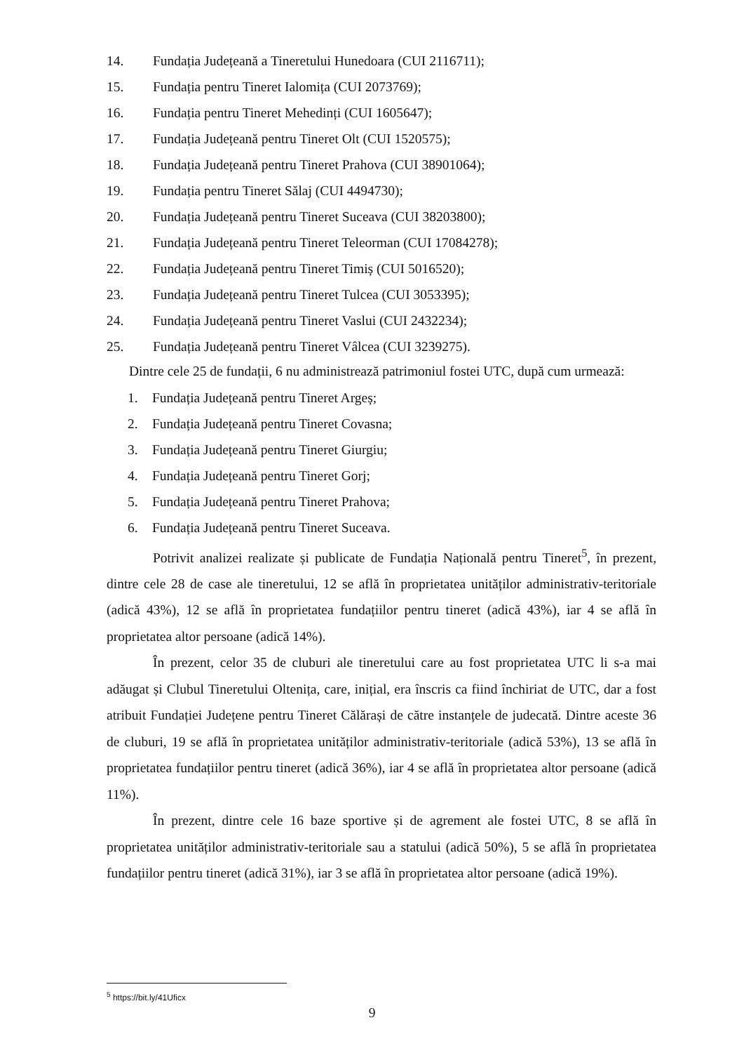14. Fundația Județeană a Tineretului Hunedoara (CUI 2116711);
15. Fundația pentru Tineret Ialomița (CUI 2073769);
16. Fundația pentru Tineret Mehedinți (CUI 1605647);
17. Fundația Județeană pentru Tineret Olt (CUI 1520575);
18. Fundația Județeană pentru Tineret Prahova (CUI 38901064);
19. Fundația pentru Tineret Sălaj (CUI 4494730);
20. Fundația Județeană pentru Tineret Suceava (CUI 38203800);
21. Fundația Județeană pentru Tineret Teleorman (CUI 17084278);
22. Fundația Județeană pentru Tineret Timiș (CUI 5016520);
23. Fundația Județeană pentru Tineret Tulcea (CUI 3053395);
24. Fundația Județeană pentru Tineret Vaslui (CUI 2432234);
25. Fundația Județeană pentru Tineret Vâlcea (CUI 3239275).
Dintre cele 25 de fundații, 6 nu administrează patrimoniul fostei UTC, după cum urmează:
1. Fundația Județeană pentru Tineret Argeș;
2. Fundația Județeană pentru Tineret Covasna;
3. Fundația Județeană pentru Tineret Giurgiu;
4. Fundația Județeană pentru Tineret Gorj;
5. Fundația Județeană pentru Tineret Prahova;
6. Fundația Județeană pentru Tineret Suceava.
Potrivit analizei realizate și publicate de Fundația Națională pentru Tineret<sup>5</sup>, în prezent, dintre cele 28 de case ale tineretului, 12 se află în proprietatea unităților administrativ-teritoriale (adică 43%), 12 se află în proprietatea fundațiilor pentru tineret (adică 43%), iar 4 se află în proprietatea altor persoane (adică 14%).
În prezent, celor 35 de cluburi ale tineretului care au fost proprietatea UTC li s-a mai adăugat și Clubul Tineretului Oltenița, care, inițial, era înscris ca fiind închiriat de UTC, dar a fost atribuit Fundației Județene pentru Tineret Călărași de către instanțele de judecată. Dintre aceste 36 de cluburi, 19 se află în proprietatea unităților administrativ-teritoriale (adică 53%), 13 se află în proprietatea fundațiilor pentru tineret (adică 36%), iar 4 se află în proprietatea altor persoane (adică 11%).
În prezent, dintre cele 16 baze sportive și de agrement ale fostei UTC, 8 se află în proprietatea unităților administrativ-teritoriale sau a statului (adică 50%), 5 se află în proprietatea fundațiilor pentru tineret (adică 31%), iar 3 se află în proprietatea altor persoane (adică 19%).
<sup>5</sup> https://bit.ly/41Uficx
9